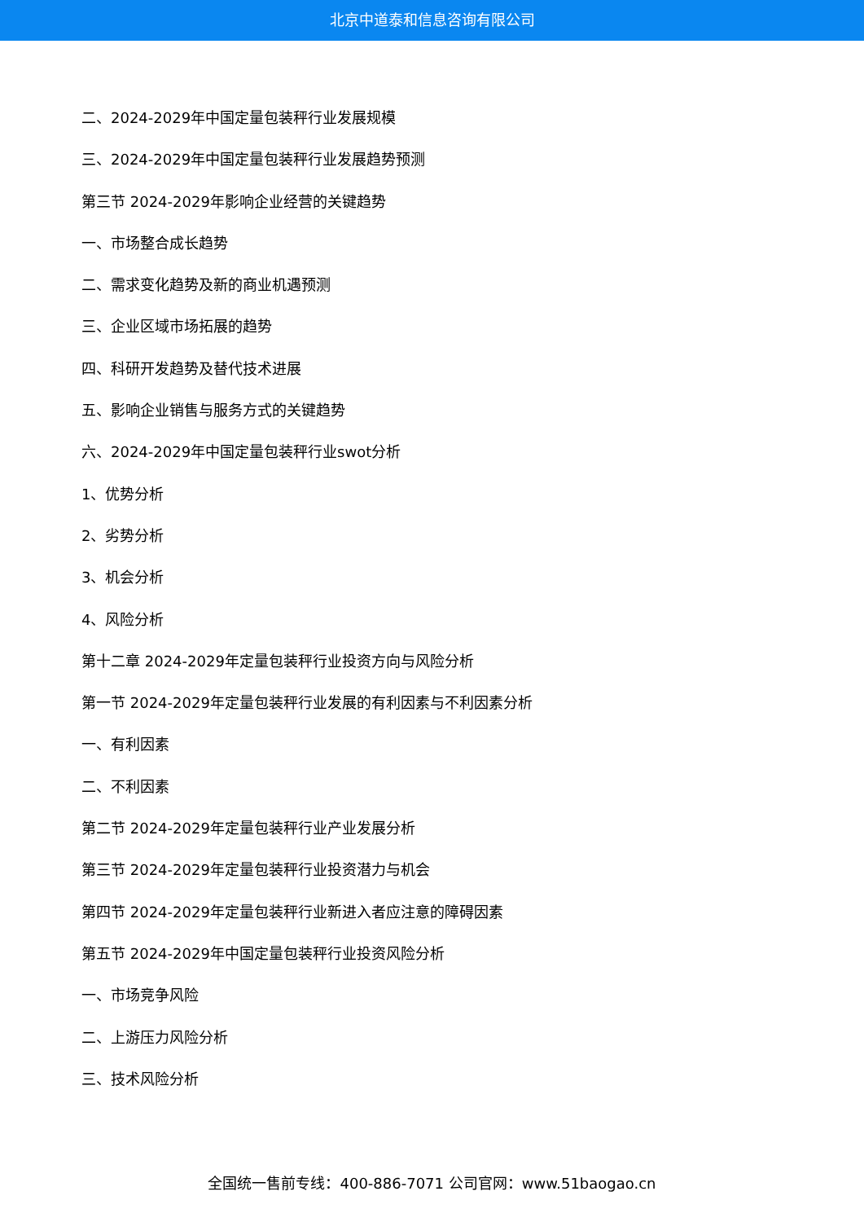北京中道泰和信息咨询有限公司
二、2024-2029年中国定量包装秤行业发展规模
三、2024-2029年中国定量包装秤行业发展趋势预测
第三节 2024-2029年影响企业经营的关键趋势
一、市场整合成长趋势
二、需求变化趋势及新的商业机遇预测
三、企业区域市场拓展的趋势
四、科研开发趋势及替代技术进展
五、影响企业销售与服务方式的关键趋势
六、2024-2029年中国定量包装秤行业swot分析
1、优势分析
2、劣势分析
3、机会分析
4、风险分析
第十二章 2024-2029年定量包装秤行业投资方向与风险分析
第一节 2024-2029年定量包装秤行业发展的有利因素与不利因素分析
一、有利因素
二、不利因素
第二节 2024-2029年定量包装秤行业产业发展分析
第三节 2024-2029年定量包装秤行业投资潜力与机会
第四节 2024-2029年定量包装秤行业新进入者应注意的障碍因素
第五节 2024-2029年中国定量包装秤行业投资风险分析
一、市场竞争风险
二、上游压力风险分析
三、技术风险分析
全国统一售前专线：400-886-7071 公司官网：www.51baogao.cn